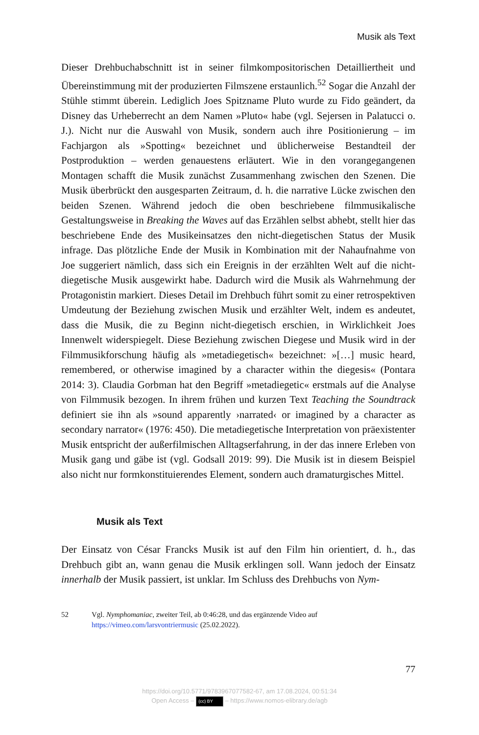Musik als Text
Dieser Drehbuchabschnitt ist in seiner filmkompositorischen Detailliertheit und Übereinstimmung mit der produzierten Filmszene erstaunlich.<sup>52</sup> Sogar die Anzahl der Stühle stimmt überein. Lediglich Joes Spitzname Pluto wurde zu Fido geändert, da Disney das Urheberrecht an dem Namen »Pluto« habe (vgl. Sejersen in Palatucci o. J.). Nicht nur die Auswahl von Musik, sondern auch ihre Positionierung – im Fachjargon als »Spotting« bezeichnet und üblicherweise Bestandteil der Postproduktion – werden genauestens erläutert. Wie in den vorangegangenen Montagen schafft die Musik zunächst Zusammenhang zwischen den Szenen. Die Musik überbrückt den ausgesparten Zeitraum, d. h. die narrative Lücke zwischen den beiden Szenen. Während jedoch die oben beschriebene filmmusikalische Gestaltungsweise in Breaking the Waves auf das Erzählen selbst abhebt, stellt hier das beschriebene Ende des Musikeinsatzes den nicht-diegetischen Status der Musik infrage. Das plötzliche Ende der Musik in Kombination mit der Nahaufnahme von Joe suggeriert nämlich, dass sich ein Ereignis in der erzählten Welt auf die nicht-diegetische Musik ausgewirkt habe. Dadurch wird die Musik als Wahrnehmung der Protagonistin markiert. Dieses Detail im Drehbuch führt somit zu einer retrospektiven Umdeutung der Beziehung zwischen Musik und erzählter Welt, indem es andeutet, dass die Musik, die zu Beginn nicht-diegetisch erschien, in Wirklichkeit Joes Innenwelt widerspiegelt. Diese Beziehung zwischen Diegese und Musik wird in der Filmmusikforschung häufig als »metadiegetisch« bezeichnet: »[…] music heard, remembered, or otherwise imagined by a character within the diegesis« (Pontara 2014: 3). Claudia Gorbman hat den Begriff »metadiegetic« erstmals auf die Analyse von Filmmusik bezogen. In ihrem frühen und kurzen Text Teaching the Soundtrack definiert sie ihn als »sound apparently ›narrated‹ or imagined by a character as secondary narrator« (1976: 450). Die metadiegetische Interpretation von präexistenter Musik entspricht der außerfilmischen Alltagserfahrung, in der das innere Erleben von Musik gang und gäbe ist (vgl. Godsall 2019: 99). Die Musik ist in diesem Beispiel also nicht nur formkonstituierendes Element, sondern auch dramaturgisches Mittel.
Musik als Text
Der Einsatz von César Francks Musik ist auf den Film hin orientiert, d. h., das Drehbuch gibt an, wann genau die Musik erklingen soll. Wann jedoch der Einsatz innerhalb der Musik passiert, ist unklar. Im Schluss des Drehbuchs von Nym-
52 Vgl. Nymphomaniac, zweiter Teil, ab 0:46:28, und das ergänzende Video auf https://vimeo.com/larsvontriermusic (25.02.2022).
77
https://doi.org/10.5771/9783967077582-67, am 17.08.2024, 00:51:34
Open Access – (cc) BY – https://www.nomos-elibrary.de/agb